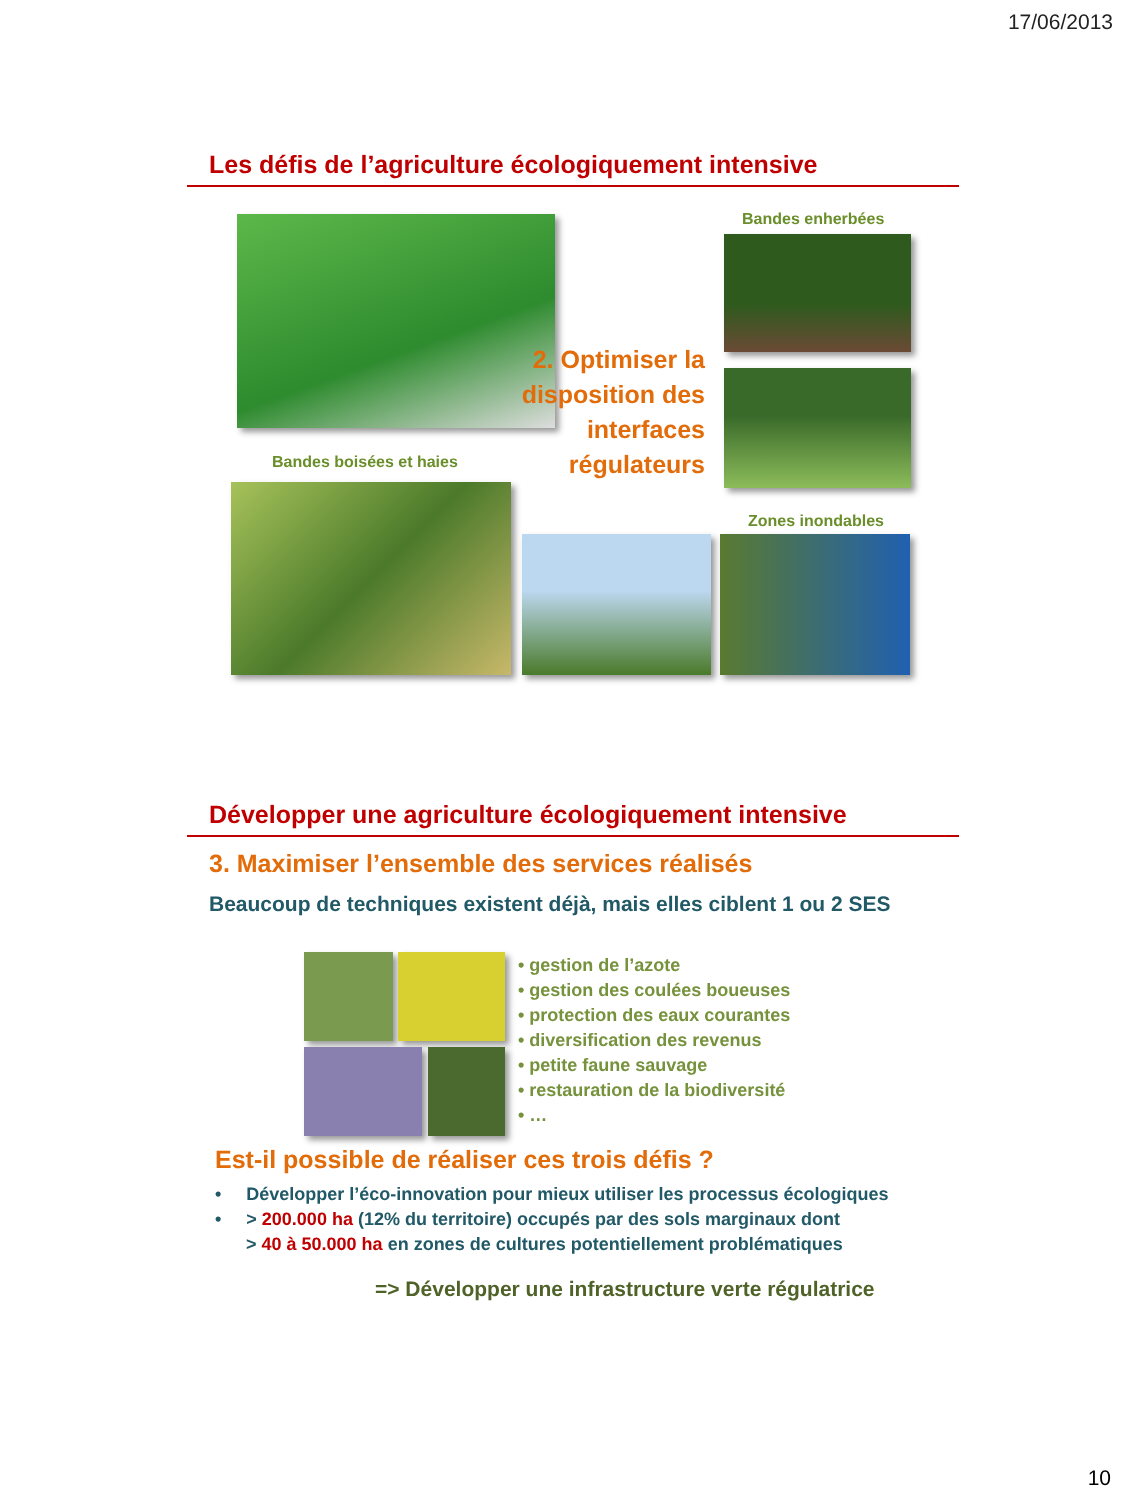17/06/2013
Les défis de l’agriculture écologiquement intensive
Bandes enherbées
2. Optimiser la disposition des interfaces régulateurs
Bandes boisées et haies
Zones inondables
Développer une agriculture écologiquement intensive
3. Maximiser l’ensemble des services réalisés
Beaucoup de techniques existent déjà, mais elles ciblent 1 ou 2 SES
• gestion de l’azote
• gestion des coulées boueuses
• protection des eaux courantes
• diversification des revenus
• petite faune sauvage
• restauration de la biodiversité
• …
Est-il possible de réaliser ces trois défis ?
• Développer l’éco-innovation pour mieux utiliser les processus écologiques
• > 200.000 ha (12% du territoire) occupés par des sols marginaux dont
> 40 à 50.000 ha en zones de cultures potentiellement problématiques
=> Développer une infrastructure verte régulatrice
10